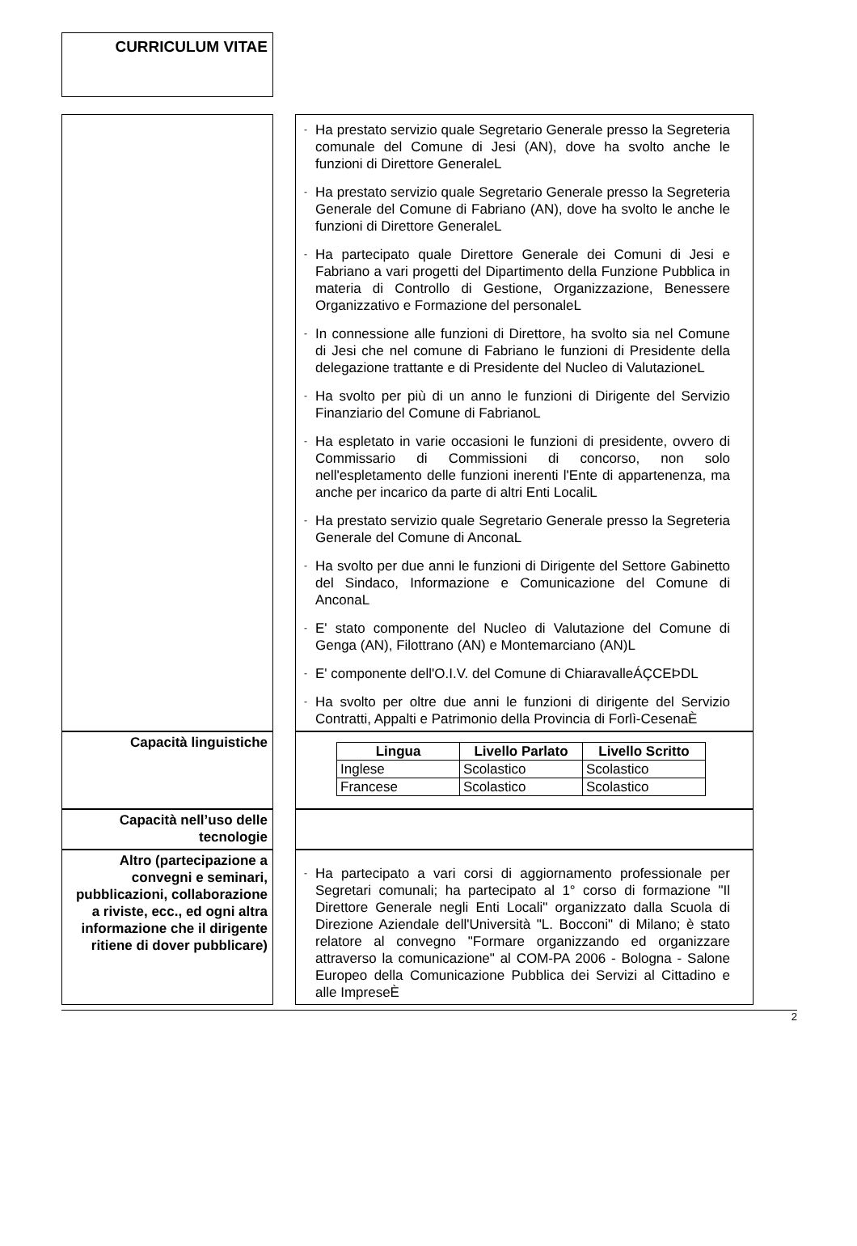CURRICULUM VITAE
| | | - Ha prestato servizio quale Segretario Generale presso la Segreteria comunale del Comune di Jesi (AN), dove ha svolto anche le funzioni di Direttore GeneraleL - Ha prestato servizio quale Segretario Generale presso la Segreteria Generale del Comune di Fabriano (AN), dove ha svolto le anche le funzioni di Direttore GeneraleL - Ha partecipato quale Direttore Generale dei Comuni di Jesi e Fabriano a vari progetti del Dipartimento della Funzione Pubblica in materia di Controllo di Gestione, Organizzazione, Benessere Organizzativo e Formazione del personaleL - In connessione alle funzioni di Direttore, ha svolto sia nel Comune di Jesi che nel comune di Fabriano le funzioni di Presidente della delegazione trattante e di Presidente del Nucleo di ValutazioneL - Ha svolto per più di un anno le funzioni di Dirigente del Servizio Finanziario del Comune di FabrianoL - Ha espletato in varie occasioni le funzioni di presidente, ovvero di Commissario di Commissioni di concorso, non solo nell'espletamento delle funzioni inerenti l'Ente di appartenenza, ma anche per incarico da parte di altri Enti LocaliL - Ha prestato servizio quale Segretario Generale presso la Segreteria Generale del Comune di AnconaL - Ha svolto per due anni le funzioni di Dirigente del Settore Gabinetto del Sindaco, Informazione e Comunicazione del Comune di AnconaL - E' stato componente del Nucleo di Valutazione del Comune di Genga (AN), Filottrano (AN) e Montemarciano (AN)L - E' componente dell'O.I.V. del Comune di ChiaravalleÁÇCEÞDL - Ha svolto per oltre due anni le funzioni di dirigente del Servizio Contratti, Appalti e Patrimonio della Provincia di Forlì-CesenaÈ |
| Capacità linguistiche | | / Lingua / Livello Parlato / Livello Scritto / / --- / --- / --- / / Inglese / Scolastico / Scolastico / / Francese / Scolastico / Scolastico / |
| Capacità nell’uso delle tecnologie | | |
| Altro (partecipazione a convegni e seminari, pubblicazioni, collaborazione a riviste, ecc., ed ogni altra informazione che il dirigente ritiene di dover pubblicare) | | - Ha partecipato a vari corsi di aggiornamento professionale per Segretari comunali; ha partecipato al 1° corso di formazione "Il Direttore Generale negli Enti Locali" organizzato dalla Scuola di Direzione Aziendale dell'Università "L. Bocconi" di Milano; è stato relatore al convegno "Formare organizzando ed organizzare attraverso la comunicazione" al COM-PA 2006 - Bologna - Salone Europeo della Comunicazione Pubblica dei Servizi al Cittadino e alle ImpreseÈ |
2